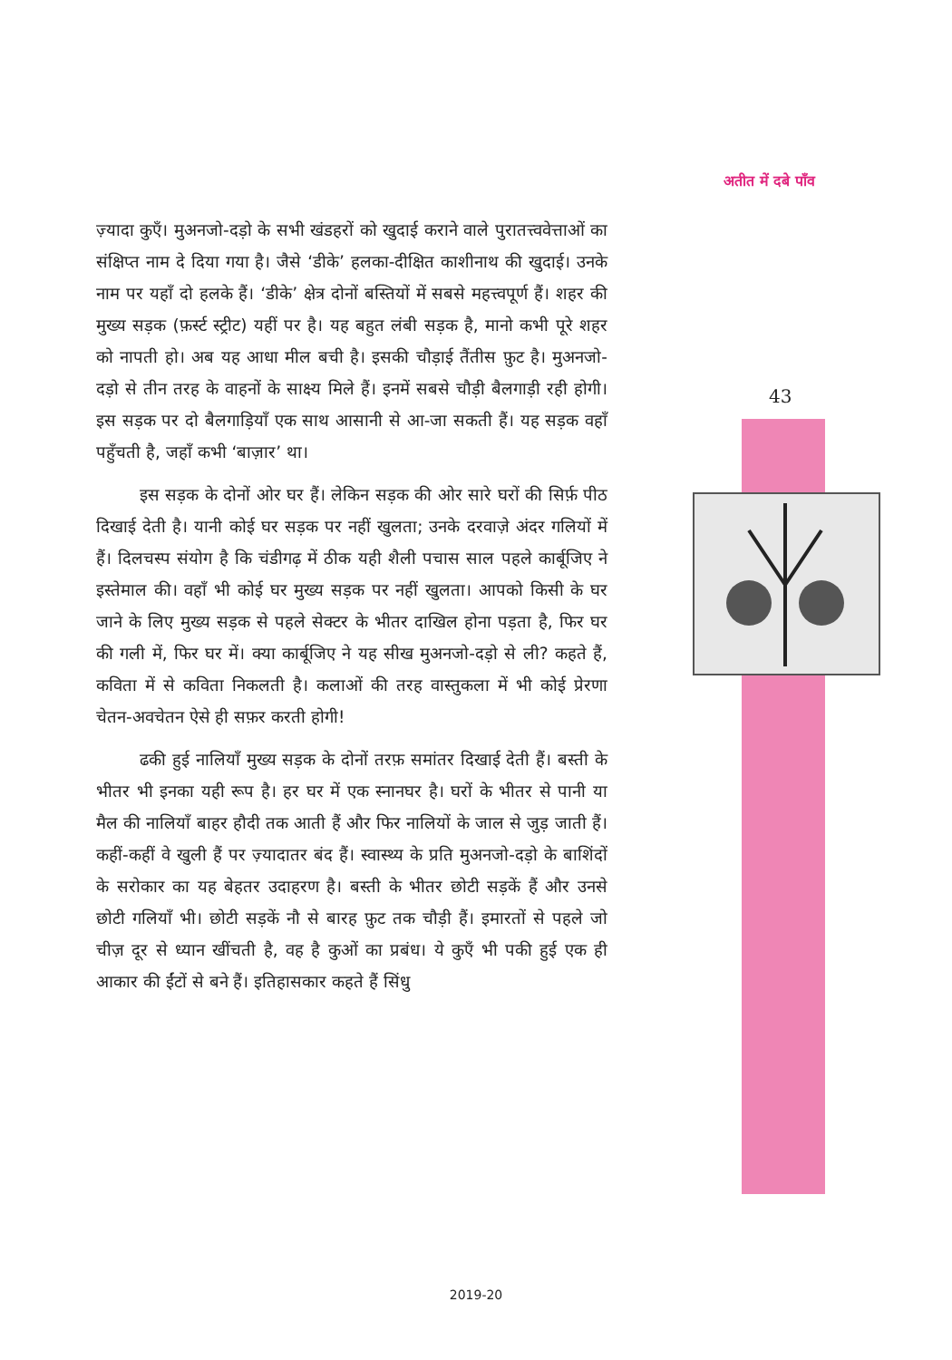अतीत में दबे पाँव
43
ज़्यादा कुएँ। मुअनजो-दड़ो के सभी खंडहरों को खुदाई कराने वाले पुरातत्त्ववेत्ताओं का संक्षिप्त नाम दे दिया गया है। जैसे ‘डीके’ हलका-दीक्षित काशीनाथ की खुदाई। उनके नाम पर यहाँ दो हलके हैं। ‘डीके’ क्षेत्र दोनों बस्तियों में सबसे महत्त्वपूर्ण हैं। शहर की मुख्य सड़क (फ़र्स्ट स्ट्रीट) यहीं पर है। यह बहुत लंबी सड़क है, मानो कभी पूरे शहर को नापती हो। अब यह आधा मील बची है। इसकी चौड़ाई तैंतीस फ़ुट है। मुअनजो-दड़ो से तीन तरह के वाहनों के साक्ष्य मिले हैं। इनमें सबसे चौड़ी बैलगाड़ी रही होगी। इस सड़क पर दो बैलगाड़ियाँ एक साथ आसानी से आ-जा सकती हैं। यह सड़क वहाँ पहुँचती है, जहाँ कभी ‘बाज़ार’ था।
इस सड़क के दोनों ओर घर हैं। लेकिन सड़क की ओर सारे घरों की सिर्फ़ पीठ दिखाई देती है। यानी कोई घर सड़क पर नहीं खुलता; उनके दरवाज़े अंदर गलियों में हैं। दिलचस्प संयोग है कि चंडीगढ़ में ठीक यही शैली पचास साल पहले कार्बूजिए ने इस्तेमाल की। वहाँ भी कोई घर मुख्य सड़क पर नहीं खुलता। आपको किसी के घर जाने के लिए मुख्य सड़क से पहले सेक्टर के भीतर दाखिल होना पड़ता है, फिर घर की गली में, फिर घर में। क्या कार्बूजिए ने यह सीख मुअनजो-दड़ो से ली? कहते हैं, कविता में से कविता निकलती है। कलाओं की तरह वास्तुकला में भी कोई प्रेरणा चेतन-अवचेतन ऐसे ही सफ़र करती होगी!
ढकी हुई नालियाँ मुख्य सड़क के दोनों तरफ़ समांतर दिखाई देती हैं। बस्ती के भीतर भी इनका यही रूप है। हर घर में एक स्नानघर है। घरों के भीतर से पानी या मैल की नालियाँ बाहर हौदी तक आती हैं और फिर नालियों के जाल से जुड़ जाती हैं। कहीं-कहीं वे खुली हैं पर ज़्यादातर बंद हैं। स्वास्थ्य के प्रति मुअनजो-दड़ो के बाशिंदों के सरोकार का यह बेहतर उदाहरण है। बस्ती के भीतर छोटी सड़कें हैं और उनसे छोटी गलियाँ भी। छोटी सड़कें नौ से बारह फ़ुट तक चौड़ी हैं। इमारतों से पहले जो चीज़ दूर से ध्यान खींचती है, वह है कुओं का प्रबंध। ये कुएँ भी पकी हुई एक ही आकार की ईंटों से बने हैं। इतिहासकार कहते हैं सिंधु
2019-20